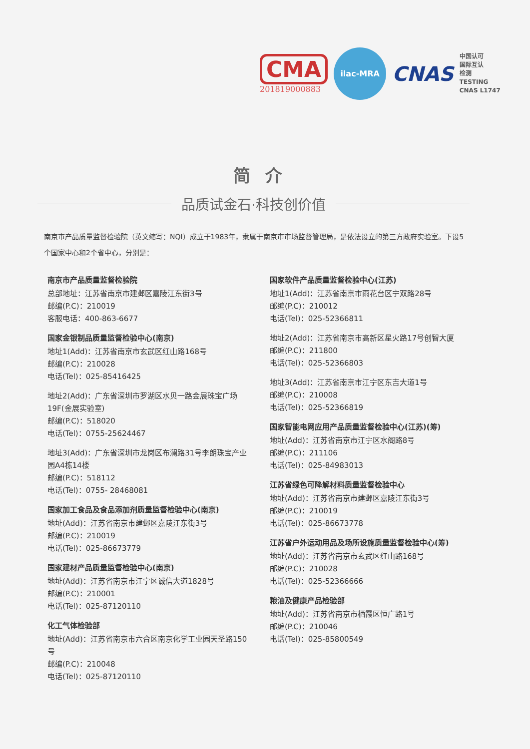CMA
201819000883
ilac-MRA
CNAS
中国认可
国际互认
检测
TESTING
CNAS L1747
简介
品质试金石·科技创价值
南京市产品质量监督检验院（英文缩写：NQI）成立于1983年，隶属于南京市市场监督管理局，是依法设立的第三方政府实验室。下设5个国家中心和2个省中心，分别是：
南京市产品质量监督检验院
总部地址：江苏省南京市建邺区嘉陵江东街3号
邮编(P.C)：210019
客服电话：400-863-6677
国家金银制品质量监督检验中心(南京)
地址1(Add)：江苏省南京市玄武区红山路168号
邮编(P.C)：210028
电话(Tel)：025-85416425
地址2(Add)：广东省深圳市罗湖区水贝一路金展珠宝广场19F(金展实验室)
邮编(P.C)：518020
电话(Tel)：0755-25624467
地址3(Add)：广东省深圳市龙岗区布澜路31号李朗珠宝产业园A4栋14楼
邮编(P.C)：518112
电话(Tel)：0755- 28468081
国家加工食品及食品添加剂质量监督检验中心(南京)
地址(Add)：江苏省南京市建邺区嘉陵江东街3号
邮编(P.C)：210019
电话(Tel)：025-86673779
国家建材产品质量监督检验中心(南京)
地址(Add)：江苏省南京市江宁区诚信大道1828号
邮编(P.C)：210001
电话(Tel)：025-87120110
化工气体检验部
地址(Add)：江苏省南京市六合区南京化学工业园天圣路150号
邮编(P.C)：210048
电话(Tel)：025-87120110
国家软件产品质量监督检验中心(江苏)
地址1(Add)：江苏省南京市雨花台区宁双路28号
邮编(P.C)：210012
电话(Tel)：025-52366811
地址2(Add)：江苏省南京市高新区星火路17号创智大厦
邮编(P.C)：211800
电话(Tel)：025-52366803
地址3(Add)：江苏省南京市江宁区东吉大道1号
邮编(P.C)：210008
电话(Tel)：025-52366819
国家智能电网应用产品质量监督检验中心(江苏)(筹)
地址(Add)：江苏省南京市江宁区水阁路8号
邮编(P.C)：211106
电话(Tel)：025-84983013
江苏省绿色可降解材料质量监督检验中心
地址(Add)：江苏省南京市建邺区嘉陵江东街3号
邮编(P.C)：210019
电话(Tel)：025-86673778
江苏省户外运动用品及场所设施质量监督检验中心(筹)
地址(Add)：江苏省南京市玄武区红山路168号
邮编(P.C)：210028
电话(Tel)：025-52366666
粮油及健康产品检验部
地址(Add)：江苏省南京市栖霞区恒广路1号
邮编(P.C)：210046
电话(Tel)：025-85800549